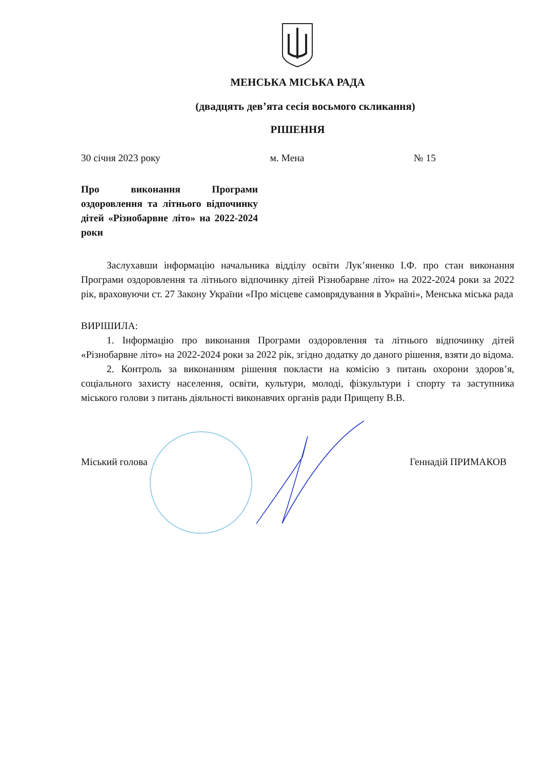МЕНСЬКА МІСЬКА РАДА
(двадцять девʼята сесія восьмого скликання)
РІШЕННЯ
30 січня 2023 року м. Мена № 15
Про виконання Програми оздоровлення та літнього відпочинку дітей «Різнобарвне літо» на 2022-2024 роки
Заслухавши інформацію начальника відділу освіти Лук’яненко І.Ф. про стан виконання Програми оздоровлення та літнього відпочинку дітей Різнобарвне літо» на 2022-2024 роки за 2022 рік, враховуючи ст. 27 Закону України «Про місцеве самоврядування в Україні», Менська міська рада
ВИРІШИЛА:
1. Інформацію про виконання Програми оздоровлення та літнього відпочинку дітей «Різнобарвне літо» на 2022-2024 роки за 2022 рік, згідно додатку до даного рішення, взяти до відома.
2. Контроль за виконанням рішення покласти на комісію з питань охорони здоров’я, соціального захисту населення, освіти, культури, молоді, фізкультури і спорту та заступника міського голови з питань діяльності виконавчих органів ради Прищепу В.В.
Міський голова Геннадій ПРИМАКОВ